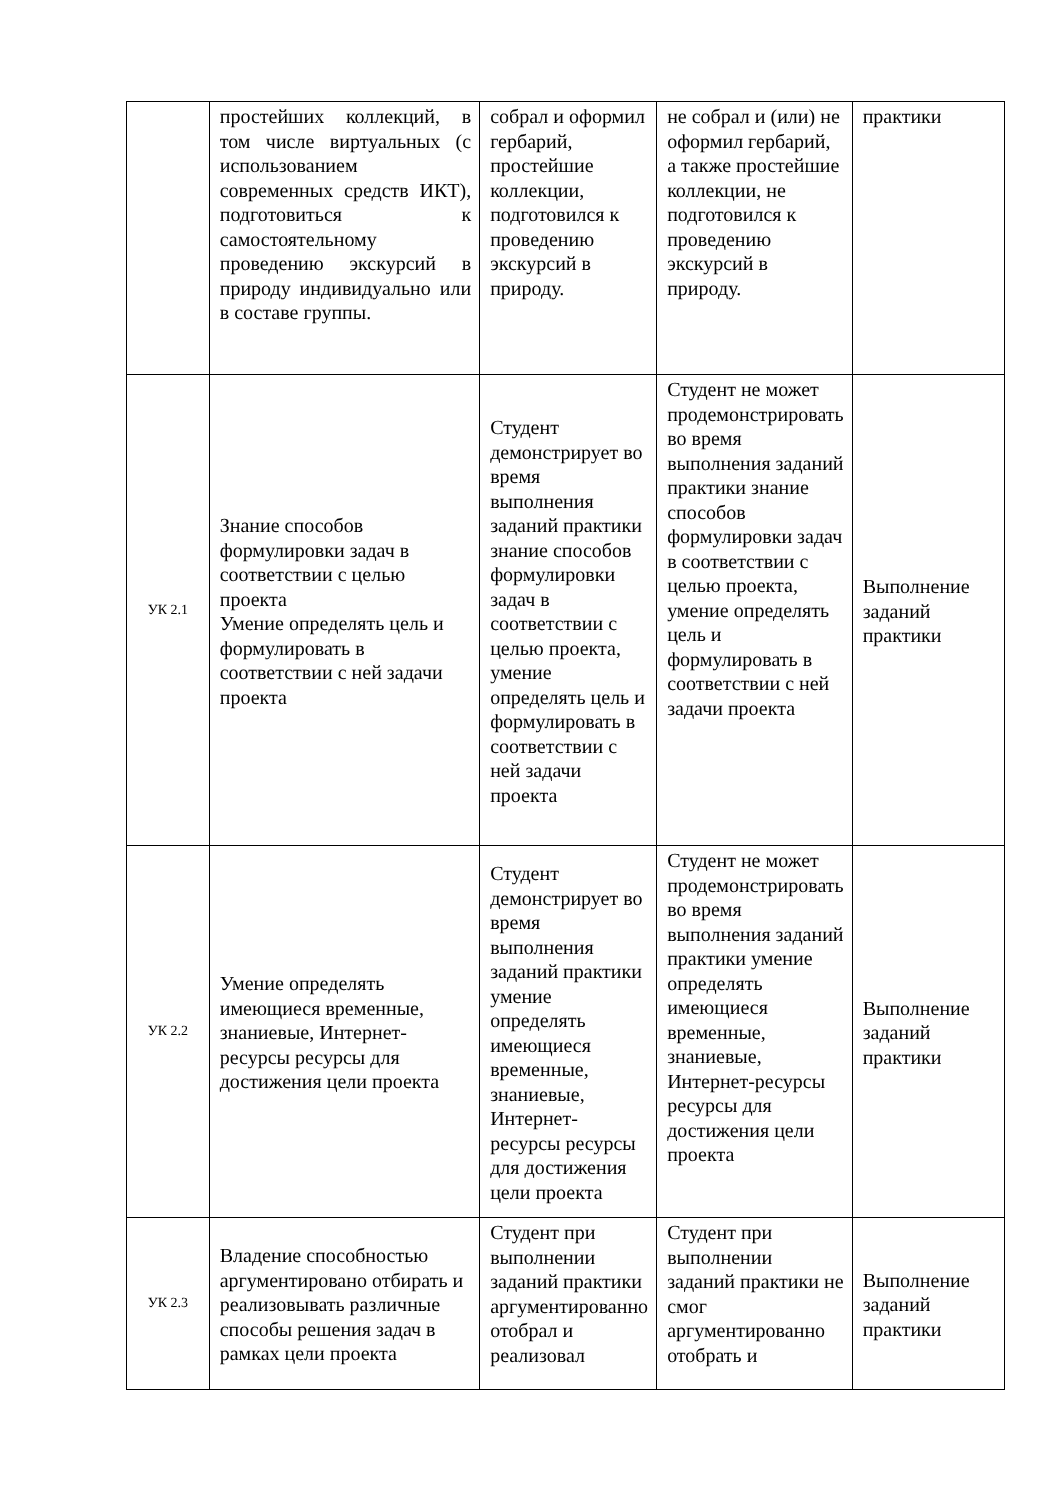| | простейших коллекций, в том числе виртуальных (с использованием современных средств ИКТ), подготовиться к самостоятельному проведению экскурсий в природу индивидуально или в составе группы. | собрал и оформил гербарий, простейшие коллекции, подготовился к проведению экскурсий в природу. | не собрал и (или) не оформил гербарий, а также простейшие коллекции, не подготовился к проведению экскурсий в природу. | практики |
| УК 2.1 | Знание способов формулировки задач в соответствии с целью проекта Умение определять цель и формулировать в соответствии с ней задачи проекта | Студент демонстрирует во время выполнения заданий практики знание способов формулировки задач в соответствии с целью проекта, умение определять цель и формулировать в соответствии с ней задачи проекта | Студент не может продемонстрировать во время выполнения заданий практики знание способов формулировки задач в соответствии с целью проекта, умение определять цель и формулировать в соответствии с ней задачи проекта | Выполнение заданий практики |
| УК 2.2 | Умение определять имеющиеся временные, знаниевые, Интернет-ресурсы ресурсы для достижения цели проекта | Студент демонстрирует во время выполнения заданий практики умение определять имеющиеся временные, знаниевые, Интернет-ресурсы ресурсы для достижения цели проекта | Студент не может продемонстрировать во время выполнения заданий практики умение определять имеющиеся временные, знаниевые, Интернет-ресурсы ресурсы для достижения цели проекта | Выполнение заданий практики |
| УК 2.3 | Владение способностью аргументировано отбирать и реализовывать различные способы решения задач в рамках цели проекта | Студент при выполнении заданий практики аргументированно отобрал и реализовал | Студент при выполнении заданий практики не смог аргументированно отобрать и | Выполнение заданий практики |